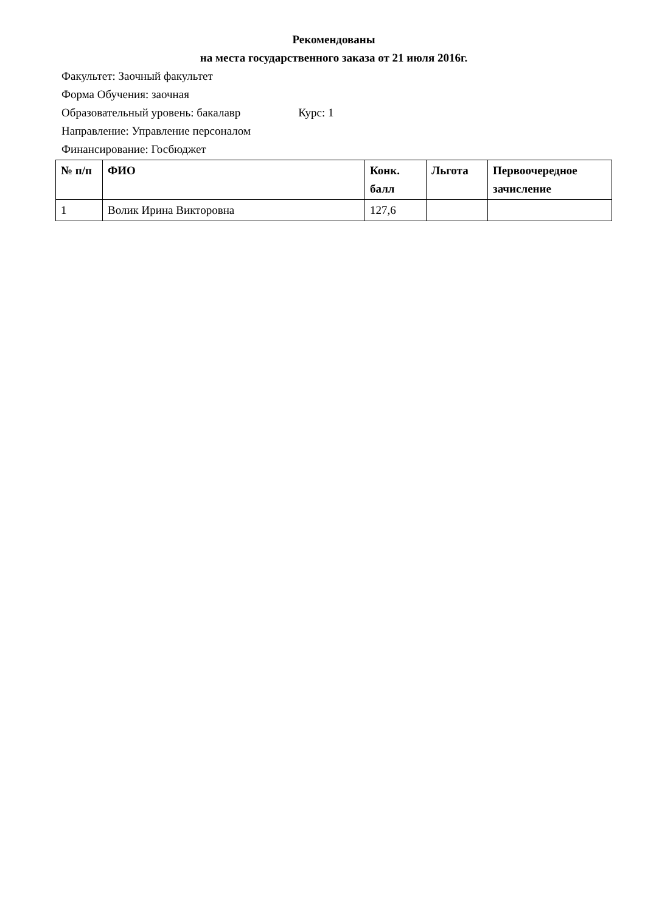Рекомендованы
на места государственного заказа от 21 июля 2016г.
Факультет: Заочный факультет
Форма Обучения: заочная
Образовательный уровень: бакалавр Курс: 1
Направление: Управление персоналом
Финансирование: Госбюджет
| № п/п | ФИО | Конк. балл | Льгота | Первоочередное зачисление |
| --- | --- | --- | --- | --- |
| 1 | Волик Ирина Викторовна | 127,6 | | |